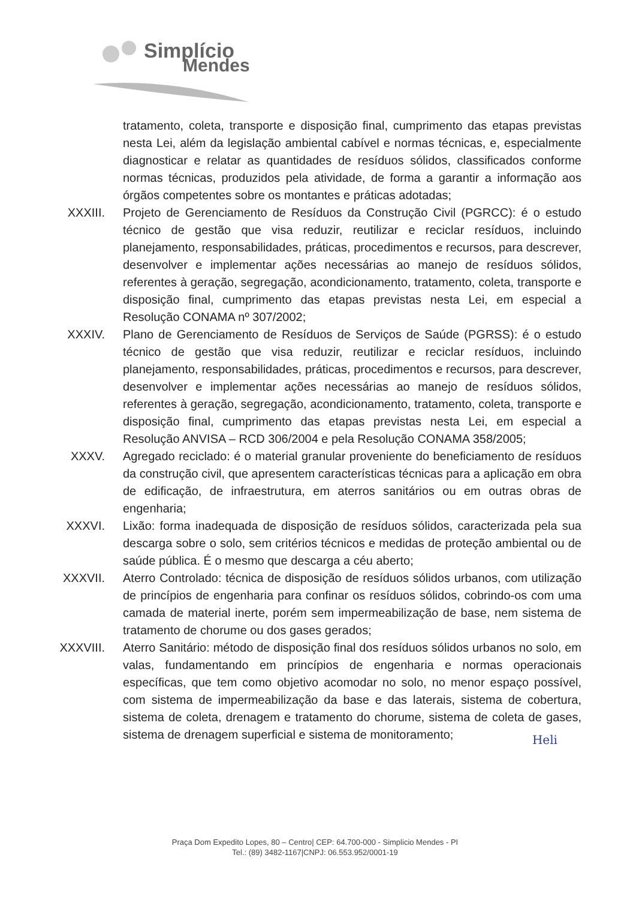Simplício
Mendes
tratamento, coleta, transporte e disposição final, cumprimento das etapas previstas nesta Lei, além da legislação ambiental cabível e normas técnicas, e, especialmente diagnosticar e relatar as quantidades de resíduos sólidos, classificados conforme normas técnicas, produzidos pela atividade, de forma a garantir a informação aos órgãos competentes sobre os montantes e práticas adotadas;
XXXIII. Projeto de Gerenciamento de Resíduos da Construção Civil (PGRCC): é o estudo técnico de gestão que visa reduzir, reutilizar e reciclar resíduos, incluindo planejamento, responsabilidades, práticas, procedimentos e recursos, para descrever, desenvolver e implementar ações necessárias ao manejo de resíduos sólidos, referentes à geração, segregação, acondicionamento, tratamento, coleta, transporte e disposição final, cumprimento das etapas previstas nesta Lei, em especial a Resolução CONAMA nº 307/2002;
XXXIV. Plano de Gerenciamento de Resíduos de Serviços de Saúde (PGRSS): é o estudo técnico de gestão que visa reduzir, reutilizar e reciclar resíduos, incluindo planejamento, responsabilidades, práticas, procedimentos e recursos, para descrever, desenvolver e implementar ações necessárias ao manejo de resíduos sólidos, referentes à geração, segregação, acondicionamento, tratamento, coleta, transporte e disposição final, cumprimento das etapas previstas nesta Lei, em especial a Resolução ANVISA – RCD 306/2004 e pela Resolução CONAMA 358/2005;
XXXV. Agregado reciclado: é o material granular proveniente do beneficiamento de resíduos da construção civil, que apresentem características técnicas para a aplicação em obra de edificação, de infraestrutura, em aterros sanitários ou em outras obras de engenharia;
XXXVI. Lixão: forma inadequada de disposição de resíduos sólidos, caracterizada pela sua descarga sobre o solo, sem critérios técnicos e medidas de proteção ambiental ou de saúde pública. É o mesmo que descarga a céu aberto;
XXXVII. Aterro Controlado: técnica de disposição de resíduos sólidos urbanos, com utilização de princípios de engenharia para confinar os resíduos sólidos, cobrindo-os com uma camada de material inerte, porém sem impermeabilização de base, nem sistema de tratamento de chorume ou dos gases gerados;
XXXVIII. Aterro Sanitário: método de disposição final dos resíduos sólidos urbanos no solo, em valas, fundamentando em princípios de engenharia e normas operacionais específicas, que tem como objetivo acomodar no solo, no menor espaço possível, com sistema de impermeabilização da base e das laterais, sistema de cobertura, sistema de coleta, drenagem e tratamento do chorume, sistema de coleta de gases, sistema de drenagem superficial e sistema de monitoramento;
Heli
Praça Dom Expedito Lopes, 80 – Centro| CEP: 64.700-000 - Simplicio Mendes - PI
Tel.: (89) 3482-1167|CNPJ: 06.553.952/0001-19